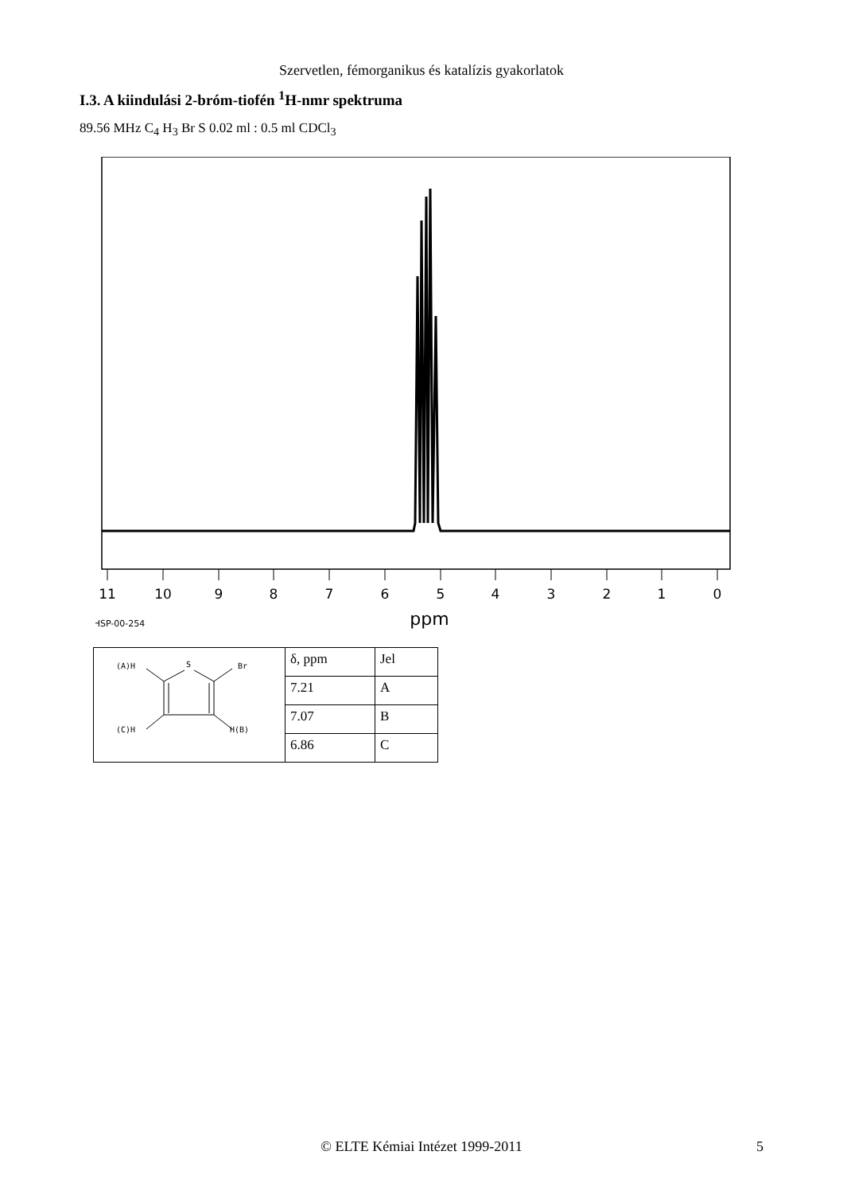Szervetlen, fémorganikus és katalízis gyakorlatok
I.3. A kiindulási 2-bróm-tiofén <sup>1</sup>H-nmr spektruma
89.56 MHz C<sub>4</sub> H<sub>3</sub> Br S 0.02 ml : 0.5 ml CDCl<sub>3</sub>
11
10
9
8
7
6
5
4
3
2
1
0
ppm
HSP-00-254
| (A)H S Br (C)H H(B) | δ, ppm | Jel |
| | 7.21 | A |
| | 7.07 | B |
| | 6.86 | C |
© ELTE Kémiai Intézet 1999-2011 5